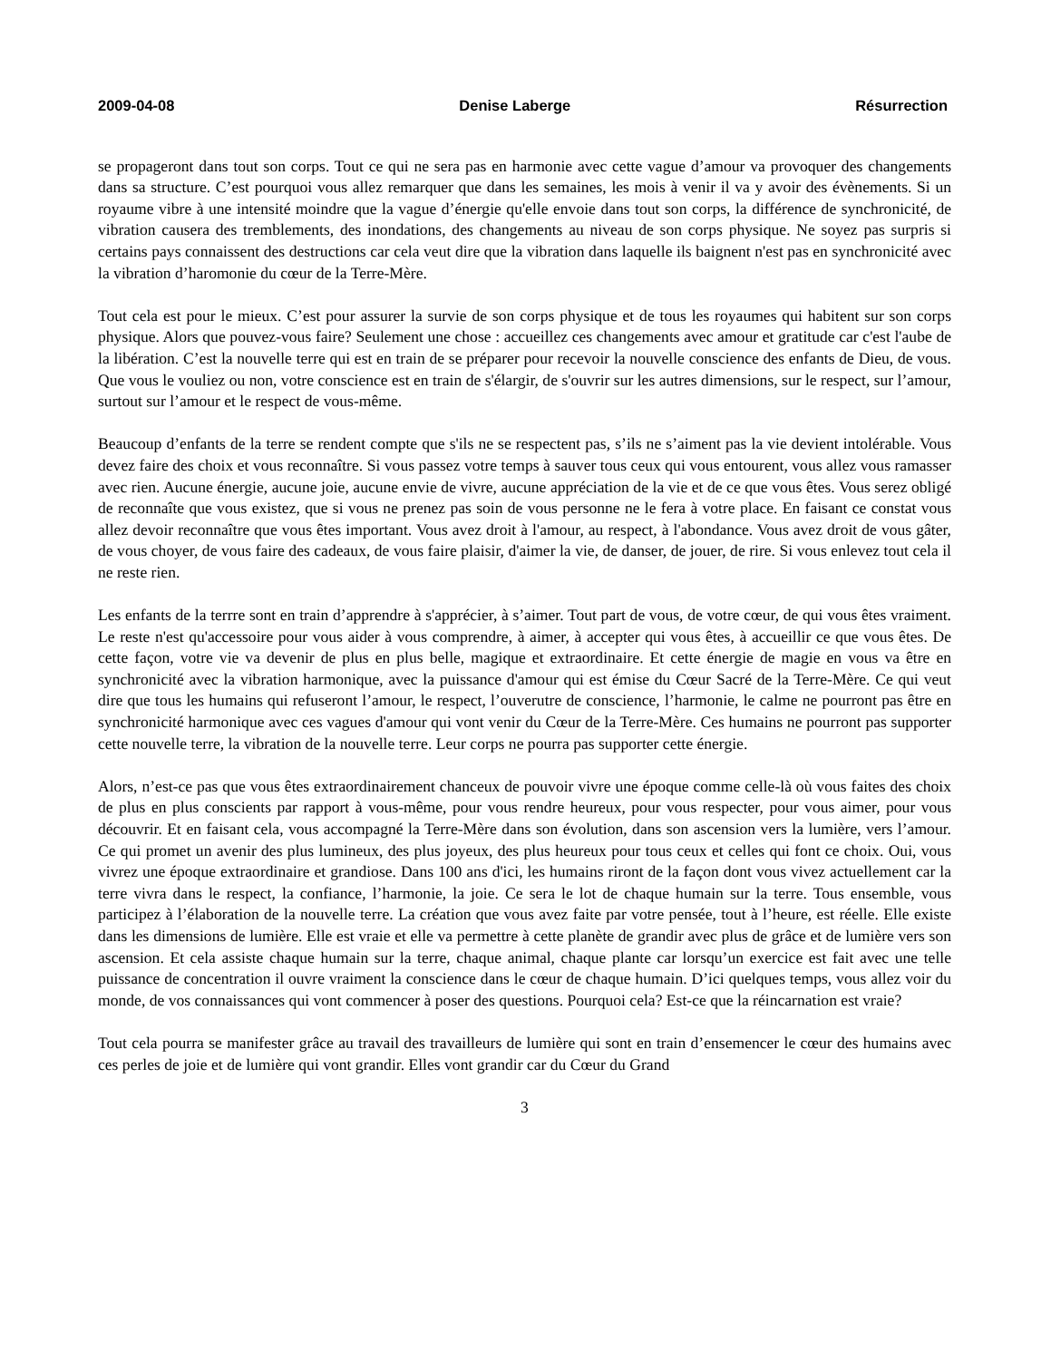2009-04-08 Denise Laberge Résurrection
se propageront dans tout son corps. Tout ce qui ne sera pas en harmonie avec cette vague d’amour va provoquer des changements dans sa structure. C’est pourquoi vous allez remarquer que dans les semaines, les mois à venir il va y avoir des évènements. Si un royaume vibre à une intensité moindre que la vague d’énergie qu'elle envoie dans tout son corps, la différence de synchronicité, de vibration causera des tremblements, des inondations, des changements au niveau de son corps physique. Ne soyez pas surpris si certains pays connaissent des destructions car cela veut dire que la vibration dans laquelle ils baignent n'est pas en synchronicité avec la vibration d’haromonie du cœur de la Terre-Mère.
Tout cela est pour le mieux. C’est pour assurer la survie de son corps physique et de tous les royaumes qui habitent sur son corps physique. Alors que pouvez-vous faire? Seulement une chose : accueillez ces changements avec amour et gratitude car c'est l'aube de la libération. C’est la nouvelle terre qui est en train de se préparer pour recevoir la nouvelle conscience des enfants de Dieu, de vous. Que vous le vouliez ou non, votre conscience est en train de s'élargir, de s'ouvrir sur les autres dimensions, sur le respect, sur l’amour, surtout sur l’amour et le respect de vous-même.
Beaucoup d’enfants de la terre se rendent compte que s'ils ne se respectent pas, s’ils ne s’aiment pas la vie devient intolérable. Vous devez faire des choix et vous reconnaître. Si vous passez votre temps à sauver tous ceux qui vous entourent, vous allez vous ramasser avec rien. Aucune énergie, aucune joie, aucune envie de vivre, aucune appréciation de la vie et de ce que vous êtes. Vous serez obligé de reconnaîte que vous existez, que si vous ne prenez pas soin de vous personne ne le fera à votre place. En faisant ce constat vous allez devoir reconnaître que vous êtes important. Vous avez droit à l'amour, au respect, à l'abondance. Vous avez droit de vous gâter, de vous choyer, de vous faire des cadeaux, de vous faire plaisir, d'aimer la vie, de danser, de jouer, de rire. Si vous enlevez tout cela il ne reste rien.
Les enfants de la terrre sont en train d’apprendre à s'apprécier, à s’aimer. Tout part de vous, de votre cœur, de qui vous êtes vraiment. Le reste n'est qu'accessoire pour vous aider à vous comprendre, à aimer, à accepter qui vous êtes, à accueillir ce que vous êtes. De cette façon, votre vie va devenir de plus en plus belle, magique et extraordinaire. Et cette énergie de magie en vous va être en synchronicité avec la vibration harmonique, avec la puissance d'amour qui est émise du Cœur Sacré de la Terre-Mère. Ce qui veut dire que tous les humains qui refuseront l’amour, le respect, l’ouverutre de conscience, l’harmonie, le calme ne pourront pas être en synchronicité harmonique avec ces vagues d'amour qui vont venir du Cœur de la Terre-Mère. Ces humains ne pourront pas supporter cette nouvelle terre, la vibration de la nouvelle terre. Leur corps ne pourra pas supporter cette énergie.
Alors, n’est-ce pas que vous êtes extraordinairement chanceux de pouvoir vivre une époque comme celle-là où vous faites des choix de plus en plus conscients par rapport à vous-même, pour vous rendre heureux, pour vous respecter, pour vous aimer, pour vous découvrir. Et en faisant cela, vous accompagné la Terre-Mère dans son évolution, dans son ascension vers la lumière, vers l’amour. Ce qui promet un avenir des plus lumineux, des plus joyeux, des plus heureux pour tous ceux et celles qui font ce choix. Oui, vous vivrez une époque extraordinaire et grandiose. Dans 100 ans d'ici, les humains riront de la façon dont vous vivez actuellement car la terre vivra dans le respect, la confiance, l’harmonie, la joie. Ce sera le lot de chaque humain sur la terre. Tous ensemble, vous participez à l’élaboration de la nouvelle terre. La création que vous avez faite par votre pensée, tout à l’heure, est réelle. Elle existe dans les dimensions de lumière. Elle est vraie et elle va permettre à cette planète de grandir avec plus de grâce et de lumière vers son ascension. Et cela assiste chaque humain sur la terre, chaque animal, chaque plante car lorsqu’un exercice est fait avec une telle puissance de concentration il ouvre vraiment la conscience dans le cœur de chaque humain. D’ici quelques temps, vous allez voir du monde, de vos connaissances qui vont commencer à poser des questions. Pourquoi cela? Est-ce que la réincarnation est vraie?
Tout cela pourra se manifester grâce au travail des travailleurs de lumière qui sont en train d’ensemencer le cœur des humains avec ces perles de joie et de lumière qui vont grandir. Elles vont grandir car du Cœur du Grand
3